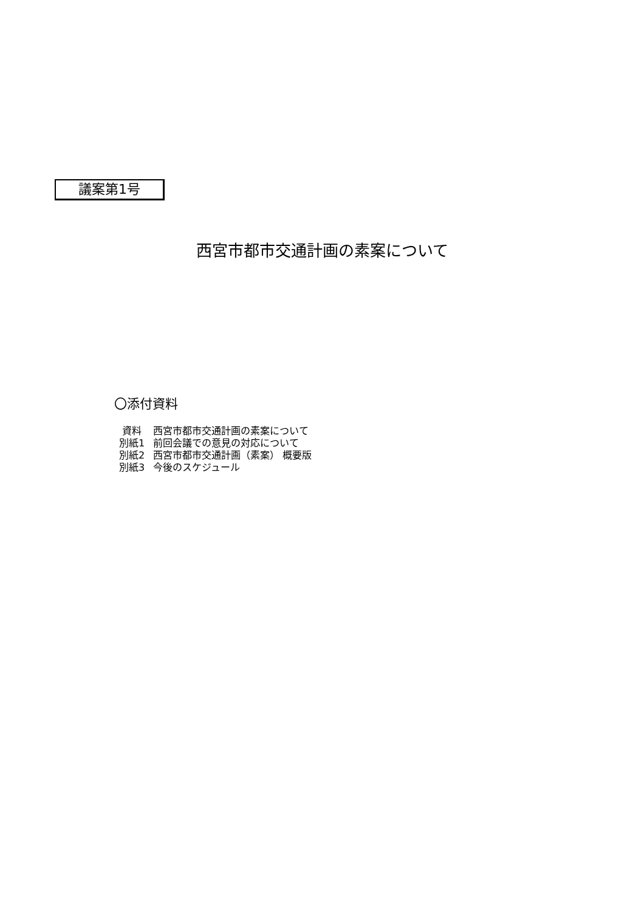議案第1号
西宮市都市交通計画の素案について
〇添付資料
| 資料 | 西宮市都市交通計画の素案について |
| 別紙1 | 前回会議での意見の対応について |
| 別紙2 | 西宮市都市交通計画（素案） 概要版 |
| 別紙3 | 今後のスケジュール |